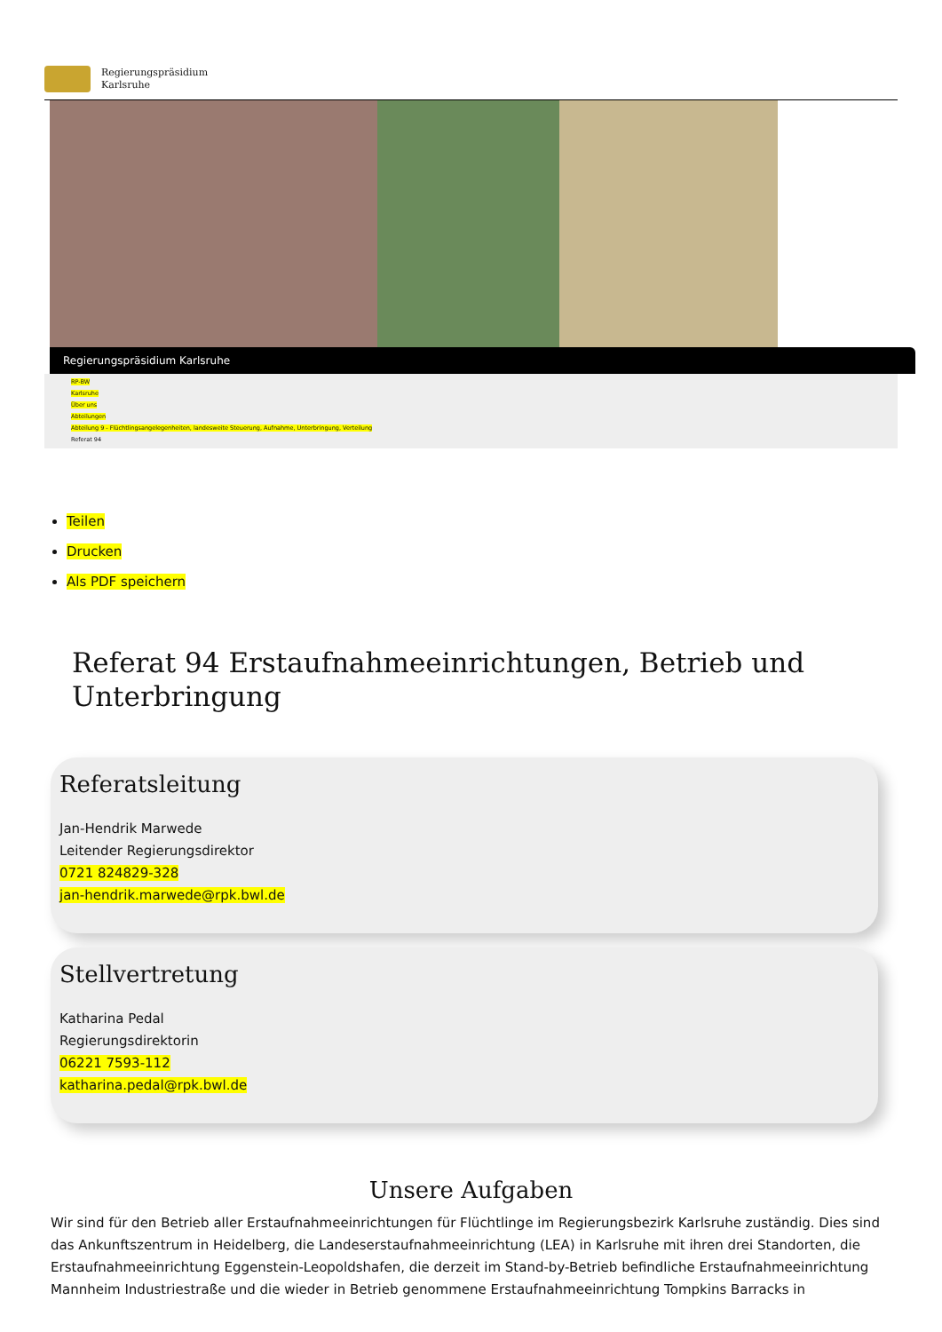Regierungspräsidium
Karlsruhe
Regierungspräsidium Karlsruhe
RP-BW
Karlsruhe
Über uns
Abteilungen
Abteilung 9 - Flüchtlingsangelegenheiten, landesweite Steuerung, Aufnahme, Unterbringung, Verteilung
Referat 94
Teilen
Drucken
Als PDF speichern
Referat 94 Erstaufnahmeeinrichtungen, Betrieb und Unterbringung
Referatsleitung
Jan-Hendrik Marwede
Leitender Regierungsdirektor
0721 824829-328
jan-hendrik.marwede@rpk.bwl.de
Stellvertretung
Katharina Pedal
Regierungsdirektorin
06221 7593-112
katharina.pedal@rpk.bwl.de
Unsere Aufgaben
Wir sind für den Betrieb aller Erstaufnahmeeinrichtungen für Flüchtlinge im Regierungsbezirk Karlsruhe zuständig. Dies sind das Ankunftszentrum in Heidelberg, die Landeserstaufnahmeeinrichtung (LEA) in Karlsruhe mit ihren drei Standorten, die Erstaufnahmeeinrichtung Eggenstein-Leopoldshafen, die derzeit im Stand-by-Betrieb befindliche Erstaufnahmeeinrichtung Mannheim Industriestraße und die wieder in Betrieb genommene Erstaufnahmeeinrichtung Tompkins Barracks in